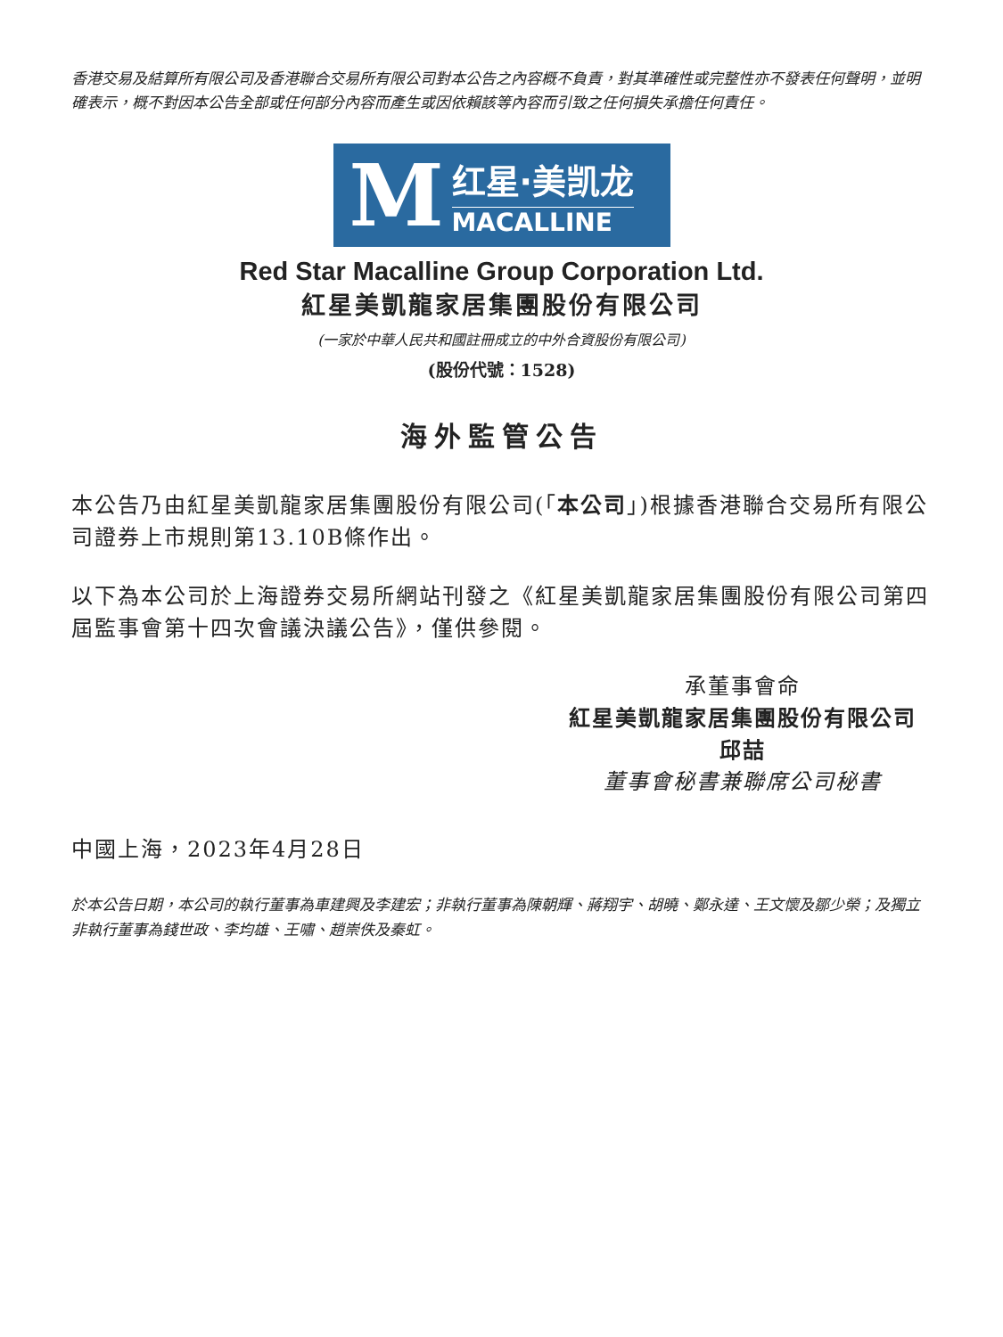香港交易及結算所有限公司及香港聯合交易所有限公司對本公告之內容概不負責，對其準確性或完整性亦不發表任何聲明，並明確表示，概不對因本公告全部或任何部分內容而產生或因依賴該等內容而引致之任何損失承擔任何責任。
M
红星·美凯龙
MACALLINE
Red Star Macalline Group Corporation Ltd.
紅星美凱龍家居集團股份有限公司
(一家於中華人民共和國註冊成立的中外合資股份有限公司)
(股份代號：1528)
海外監管公告
本公告乃由紅星美凱龍家居集團股份有限公司(「本公司」)根據香港聯合交易所有限公司證券上市規則第13.10B條作出。
以下為本公司於上海證券交易所網站刊發之《紅星美凱龍家居集團股份有限公司第四屆監事會第十四次會議決議公告》，僅供參閱。
承董事會命
紅星美凱龍家居集團股份有限公司
邱喆
董事會秘書兼聯席公司秘書
中國上海，2023年4月28日
於本公告日期，本公司的執行董事為車建興及李建宏；非執行董事為陳朝輝、蔣翔宇、胡曉、鄭永達、王文懷及鄒少榮；及獨立非執行董事為錢世政、李均雄、王嘯、趙崇佚及秦虹。